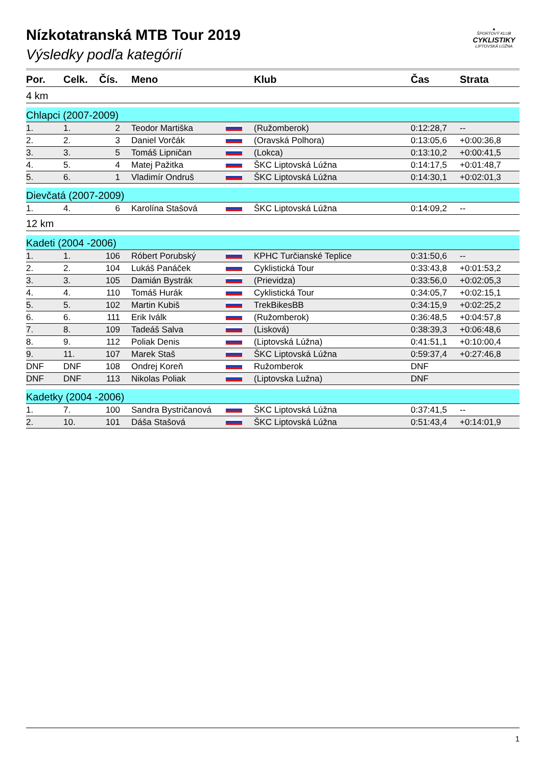▲
ŠPORTOVÝ KLUB
CYKLISTIKY
LIPTOVSKÁ LÚŽNA
Nízkotatranská MTB Tour 2019
Výsledky podľa kategórií
| Por. | Celk. | Čís. | Meno | | Klub | Čas | Strata |
| --- | --- | --- | --- | --- | --- | --- | --- |
| 4 km | | | | | | | |
| Chlapci (2007-2009) | | | | | | | |
| 1. | 1. | 2 | Teodor Martiška | | (Ružomberok) | 0:12:28,7 | -- |
| 2. | 2. | 3 | Daniel Vorčák | | (Oravská Polhora) | 0:13:05,6 | +0:00:36,8 |
| 3. | 3. | 5 | Tomáš Lipničan | | (Lokca) | 0:13:10,2 | +0:00:41,5 |
| 4. | 5. | 4 | Matej Pažitka | | ŠKC Liptovská Lúžna | 0:14:17,5 | +0:01:48,7 |
| 5. | 6. | 1 | Vladimír Ondruš | | ŠKC Liptovská Lúžna | 0:14:30,1 | +0:02:01,3 |
| Dievčatá (2007-2009) | | | | | | | |
| 1. | 4. | 6 | Karolína Stašová | | ŠKC Liptovská Lúžna | 0:14:09,2 | -- |
| 12 km | | | | | | | |
| Kadeti (2004 -2006) | | | | | | | |
| 1. | 1. | 106 | Róbert Porubský | | KPHC Turčianské Teplice | 0:31:50,6 | -- |
| 2. | 2. | 104 | Lukáš Panáček | | Cyklistická Tour | 0:33:43,8 | +0:01:53,2 |
| 3. | 3. | 105 | Damián Bystrák | | (Prievidza) | 0:33:56,0 | +0:02:05,3 |
| 4. | 4. | 110 | Tomáš Hurák | | Cyklistická Tour | 0:34:05,7 | +0:02:15,1 |
| 5. | 5. | 102 | Martin Kubiš | | TrekBikesBB | 0:34:15,9 | +0:02:25,2 |
| 6. | 6. | 111 | Erik Iválk | | (Ružomberok) | 0:36:48,5 | +0:04:57,8 |
| 7. | 8. | 109 | Tadeáš Salva | | (Lisková) | 0:38:39,3 | +0:06:48,6 |
| 8. | 9. | 112 | Poliak Denis | | (Liptovská Lúžna) | 0:41:51,1 | +0:10:00,4 |
| 9. | 11. | 107 | Marek Staš | | ŠKC Liptovská Lúžna | 0:59:37,4 | +0:27:46,8 |
| DNF | DNF | 108 | Ondrej Koreň | | Ružomberok | DNF | |
| DNF | DNF | 113 | Nikolas Poliak | | (Liptovska Lužna) | DNF | |
| Kadetky (2004 -2006) | | | | | | | |
| 1. | 7. | 100 | Sandra Bystričanová | | ŠKC Liptovská Lúžna | 0:37:41,5 | -- |
| 2. | 10. | 101 | Dáša Stašová | | ŠKC Liptovská Lúžna | 0:51:43,4 | +0:14:01,9 |
1